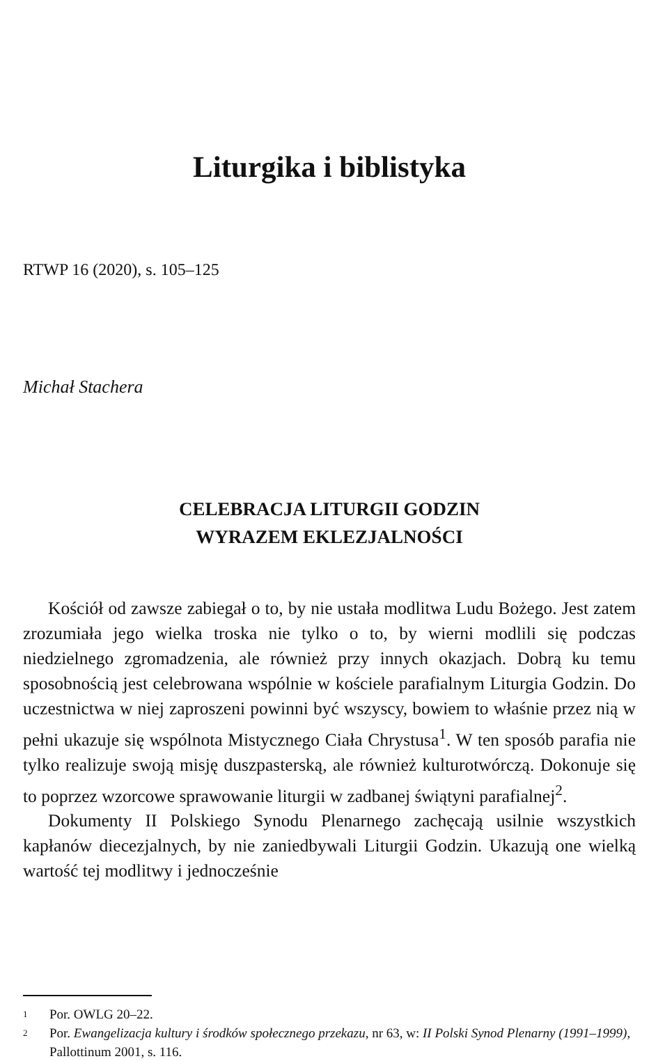Liturgika i biblistyka
RTWP 16 (2020), s. 105–125
Michał Stachera
CELEBRACJA LITURGII GODZIN
WYRAZEM EKLEZJALNOŚCI
Kościół od zawsze zabiegał o to, by nie ustała modlitwa Ludu Bożego. Jest zatem zrozumiała jego wielka troska nie tylko o to, by wierni modlili się podczas niedzielnego zgromadzenia, ale również przy innych okazjach. Dobrą ku temu sposobnością jest celebrowana wspólnie w kościele parafialnym Liturgia Godzin. Do uczestnictwa w niej zaproszeni powinni być wszyscy, bowiem to właśnie przez nią w pełni ukazuje się wspólnota Mistycznego Ciała Chrystusa<sup>1</sup>. W ten sposób parafia nie tylko realizuje swoją misję duszpasterską, ale również kulturotwórczą. Dokonuje się to poprzez wzorcowe sprawowanie liturgii w zadbanej świątyni parafialnej<sup>2</sup>.
Dokumenty II Polskiego Synodu Plenarnego zachęcają usilnie wszystkich kapłanów diecezjalnych, by nie zaniedbywali Liturgii Godzin. Ukazują one wielką wartość tej modlitwy i jednocześnie
1 Por. OWLG 20–22.
2 Por. Ewangelizacja kultury i środków społecznego przekazu, nr 63, w: II Polski Synod Plenarny (1991–1999), Pallottinum 2001, s. 116.